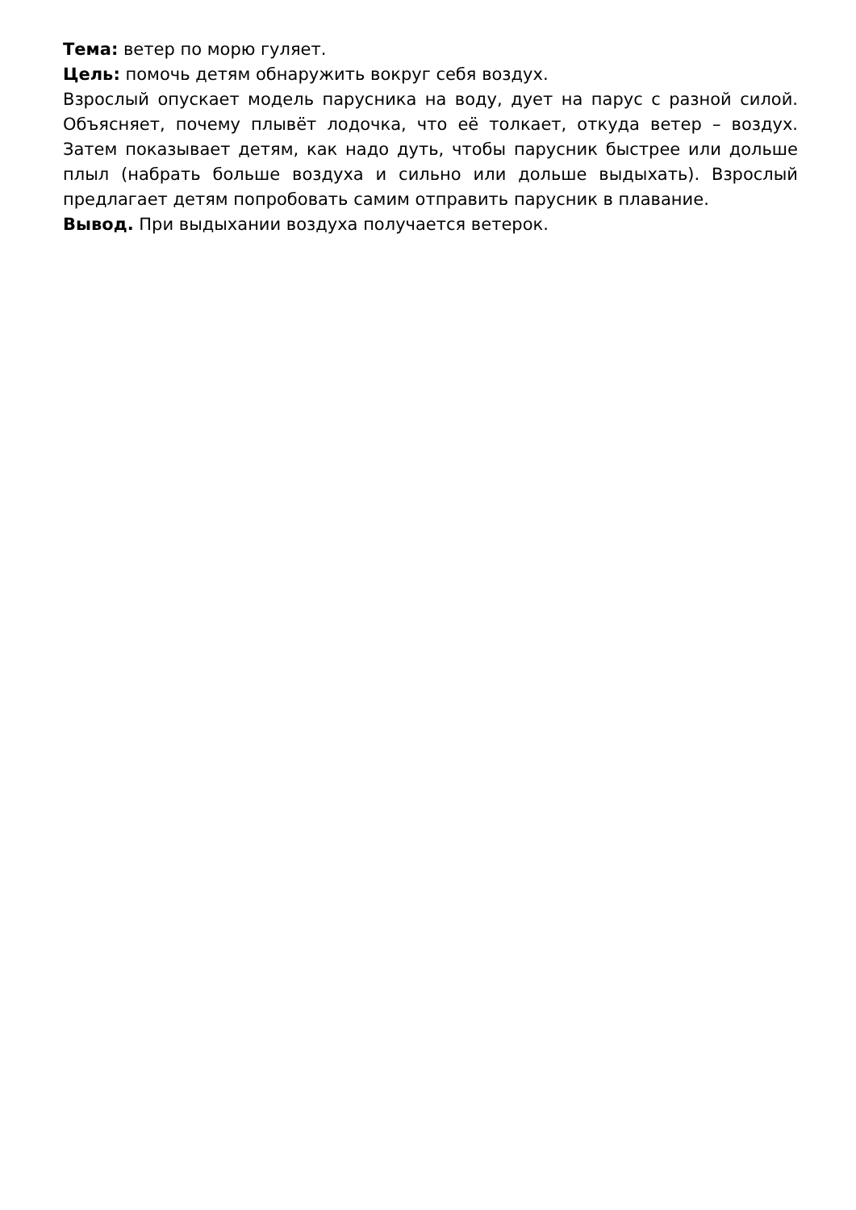Тема: ветер по морю гуляет.
Цель: помочь детям обнаружить вокруг себя воздух.
Взрослый опускает модель парусника на воду, дует на парус с разной силой. Объясняет, почему плывёт лодочка, что её толкает, откуда ветер – воздух. Затем показывает детям, как надо дуть, чтобы парусник быстрее или дольше плыл (набрать больше воздуха и сильно или дольше выдыхать). Взрослый предлагает детям попробовать самим отправить парусник в плавание.
Вывод. При выдыхании воздуха получается ветерок.